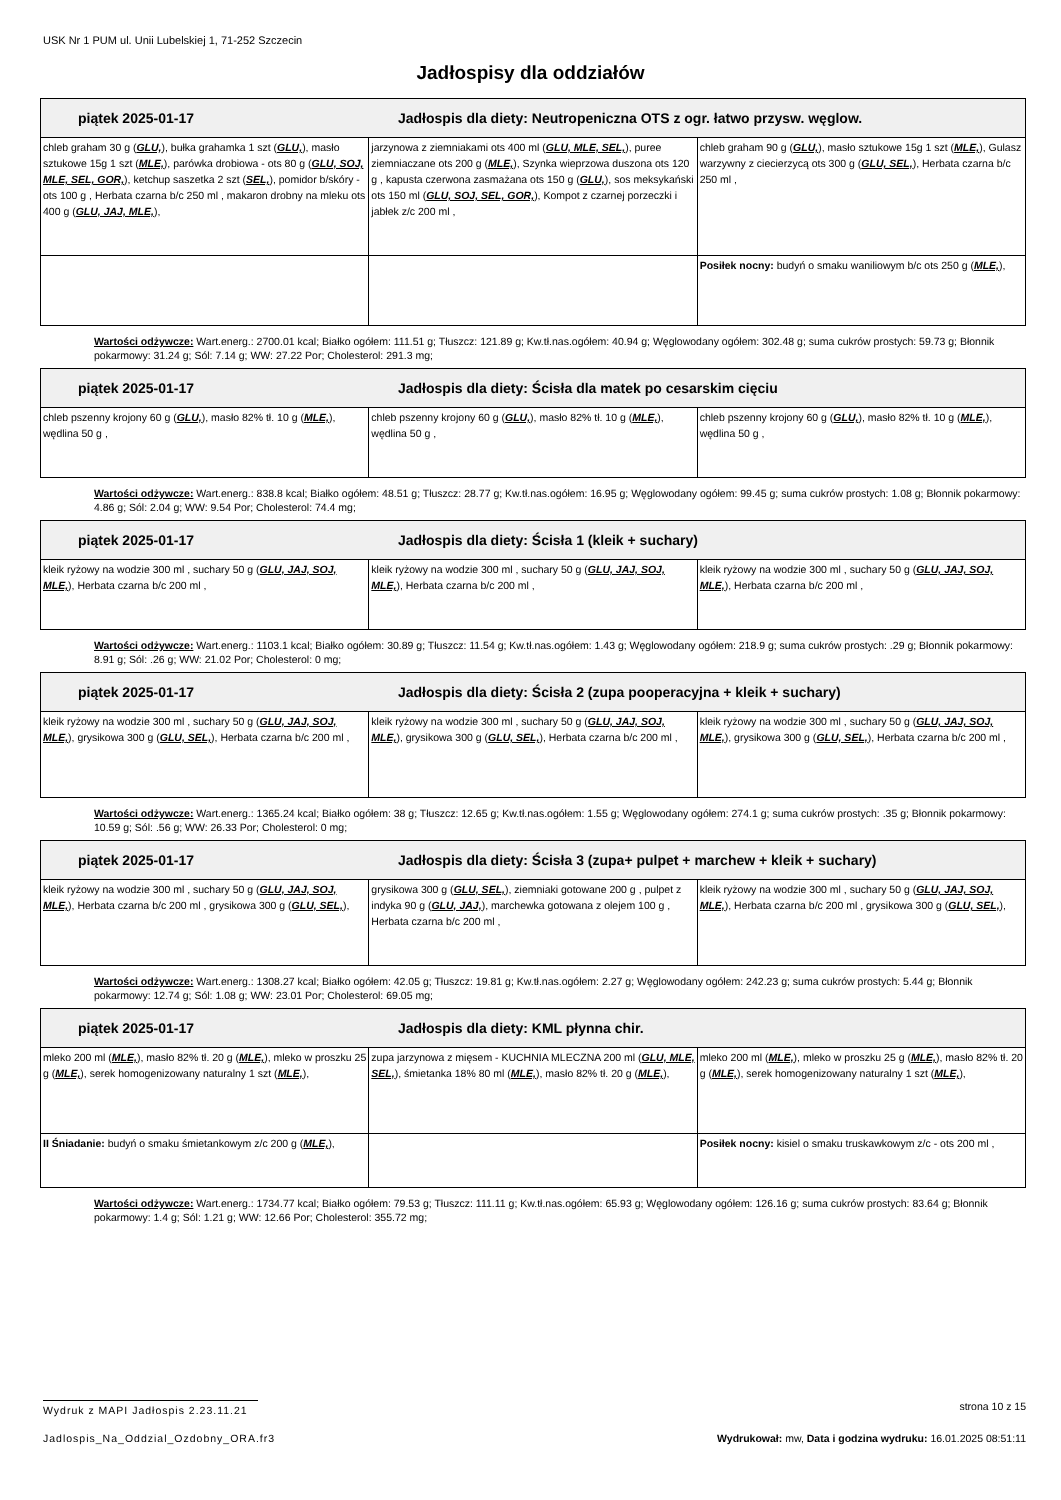USK Nr 1 PUM ul. Unii Lubelskiej 1, 71-252 Szczecin
Jadłospisy dla oddziałów
| piątek 2025-01-17 Jadłospis dla diety: Neutropeniczna OTS z ogr. łatwo przysw. węglow. | | |
| --- | --- | --- |
| chleb graham 30 g ( GLU, ), bułka grahamka 1 szt ( GLU, ), masło sztukowe 15g 1 szt ( MLE, ), parówka drobiowa - ots 80 g ( GLU, SOJ, MLE, SEL, GOR, ), ketchup saszetka 2 szt ( SEL, ), pomidor b/skóry - ots 100 g , Herbata czarna b/c 250 ml , makaron drobny na mleku ots 400 g ( GLU, JAJ, MLE, ), | jarzynowa z ziemniakami ots 400 ml ( GLU, MLE, SEL, ), puree ziemniaczane ots 200 g ( MLE, ), Szynka wieprzowa duszona ots 120 g , kapusta czerwona zasmażana ots 150 g ( GLU, ), sos meksykański ots 150 ml ( GLU, SOJ, SEL, GOR, ), Kompot z czarnej porzeczki i jabłek z/c 200 ml , | chleb graham 90 g ( GLU, ), masło sztukowe 15g 1 szt ( MLE, ), Gulasz warzywny z ciecierzycą ots 300 g ( GLU, SEL, ), Herbata czarna b/c 250 ml , |
| | | Posiłek nocny: budyń o smaku waniliowym b/c ots 250 g ( MLE, ), |
Wartości odżywcze: Wart.energ.: 2700.01 kcal; Białko ogółem: 111.51 g; Tłuszcz: 121.89 g; Kw.tł.nas.ogółem: 40.94 g; Węglowodany ogółem: 302.48 g; suma cukrów prostych: 59.73 g; Błonnik pokarmowy: 31.24 g; Sól: 7.14 g; WW: 27.22 Por; Cholesterol: 291.3 mg;
| piątek 2025-01-17 Jadłospis dla diety: Ścisła dla matek po cesarskim cięciu | | |
| --- | --- | --- |
| chleb pszenny krojony 60 g ( GLU, ), masło 82% tł. 10 g ( MLE, ), wędlina 50 g , | chleb pszenny krojony 60 g ( GLU, ), masło 82% tł. 10 g ( MLE, ), wędlina 50 g , | chleb pszenny krojony 60 g ( GLU, ), masło 82% tł. 10 g ( MLE, ), wędlina 50 g , |
Wartości odżywcze: Wart.energ.: 838.8 kcal; Białko ogółem: 48.51 g; Tłuszcz: 28.77 g; Kw.tł.nas.ogółem: 16.95 g; Węglowodany ogółem: 99.45 g; suma cukrów prostych: 1.08 g; Błonnik pokarmowy: 4.86 g; Sól: 2.04 g; WW: 9.54 Por; Cholesterol: 74.4 mg;
| piątek 2025-01-17 Jadłospis dla diety: Ścisła 1 (kleik + suchary) | | |
| --- | --- | --- |
| kleik ryżowy na wodzie 300 ml , suchary 50 g ( GLU, JAJ, SOJ, MLE, ), Herbata czarna b/c 200 ml , | kleik ryżowy na wodzie 300 ml , suchary 50 g ( GLU, JAJ, SOJ, MLE, ), Herbata czarna b/c 200 ml , | kleik ryżowy na wodzie 300 ml , suchary 50 g ( GLU, JAJ, SOJ, MLE, ), Herbata czarna b/c 200 ml , |
Wartości odżywcze: Wart.energ.: 1103.1 kcal; Białko ogółem: 30.89 g; Tłuszcz: 11.54 g; Kw.tł.nas.ogółem: 1.43 g; Węglowodany ogółem: 218.9 g; suma cukrów prostych: .29 g; Błonnik pokarmowy: 8.91 g; Sól: .26 g; WW: 21.02 Por; Cholesterol: 0 mg;
| piątek 2025-01-17 Jadłospis dla diety: Ścisła 2 (zupa pooperacyjna + kleik + suchary) | | |
| --- | --- | --- |
| kleik ryżowy na wodzie 300 ml , suchary 50 g ( GLU, JAJ, SOJ, MLE, ), grysikowa 300 g ( GLU, SEL, ), Herbata czarna b/c 200 ml , | kleik ryżowy na wodzie 300 ml , suchary 50 g ( GLU, JAJ, SOJ, MLE, ), grysikowa 300 g ( GLU, SEL, ), Herbata czarna b/c 200 ml , | kleik ryżowy na wodzie 300 ml , suchary 50 g ( GLU, JAJ, SOJ, MLE, ), grysikowa 300 g ( GLU, SEL, ), Herbata czarna b/c 200 ml , |
Wartości odżywcze: Wart.energ.: 1365.24 kcal; Białko ogółem: 38 g; Tłuszcz: 12.65 g; Kw.tł.nas.ogółem: 1.55 g; Węglowodany ogółem: 274.1 g; suma cukrów prostych: .35 g; Błonnik pokarmowy: 10.59 g; Sól: .56 g; WW: 26.33 Por; Cholesterol: 0 mg;
| piątek 2025-01-17 Jadłospis dla diety: Ścisła 3 (zupa+ pulpet + marchew + kleik + suchary) | | |
| --- | --- | --- |
| kleik ryżowy na wodzie 300 ml , suchary 50 g ( GLU, JAJ, SOJ, MLE, ), Herbata czarna b/c 200 ml , grysikowa 300 g ( GLU, SEL, ), | grysikowa 300 g ( GLU, SEL, ), ziemniaki gotowane 200 g , pulpet z indyka 90 g ( GLU, JAJ, ), marchewka gotowana z olejem 100 g , Herbata czarna b/c 200 ml , | kleik ryżowy na wodzie 300 ml , suchary 50 g ( GLU, JAJ, SOJ, MLE, ), Herbata czarna b/c 200 ml , grysikowa 300 g ( GLU, SEL, ), |
Wartości odżywcze: Wart.energ.: 1308.27 kcal; Białko ogółem: 42.05 g; Tłuszcz: 19.81 g; Kw.tł.nas.ogółem: 2.27 g; Węglowodany ogółem: 242.23 g; suma cukrów prostych: 5.44 g; Błonnik pokarmowy: 12.74 g; Sól: 1.08 g; WW: 23.01 Por; Cholesterol: 69.05 mg;
| piątek 2025-01-17 Jadłospis dla diety: KML płynna chir. | | |
| --- | --- | --- |
| mleko 200 ml ( MLE, ), masło 82% tł. 20 g ( MLE, ), mleko w proszku 25 g ( MLE, ), serek homogenizowany naturalny 1 szt ( MLE, ), | zupa jarzynowa z mięsem - KUCHNIA MLECZNA 200 ml ( GLU, MLE, SEL, ), śmietanka 18% 80 ml ( MLE, ), masło 82% tł. 20 g ( MLE, ), | mleko 200 ml ( MLE, ), mleko w proszku 25 g ( MLE, ), masło 82% tł. 20 g ( MLE, ), serek homogenizowany naturalny 1 szt ( MLE, ), |
| II Śniadanie: budyń o smaku śmietankowym z/c 200 g ( MLE, ), | | Posiłek nocny: kisiel o smaku truskawkowym z/c - ots 200 ml , |
Wartości odżywcze: Wart.energ.: 1734.77 kcal; Białko ogółem: 79.53 g; Tłuszcz: 111.11 g; Kw.tł.nas.ogółem: 65.93 g; Węglowodany ogółem: 126.16 g; suma cukrów prostych: 83.64 g; Błonnik pokarmowy: 1.4 g; Sól: 1.21 g; WW: 12.66 Por; Cholesterol: 355.72 mg;
Wydruk z MAPI Jadłospis 2.23.11.21
strona 10 z 15
Jadlospis_Na_Oddzial_Ozdobny_ORA.fr3
Wydrukował: mw, Data i godzina wydruku: 16.01.2025 08:51:11